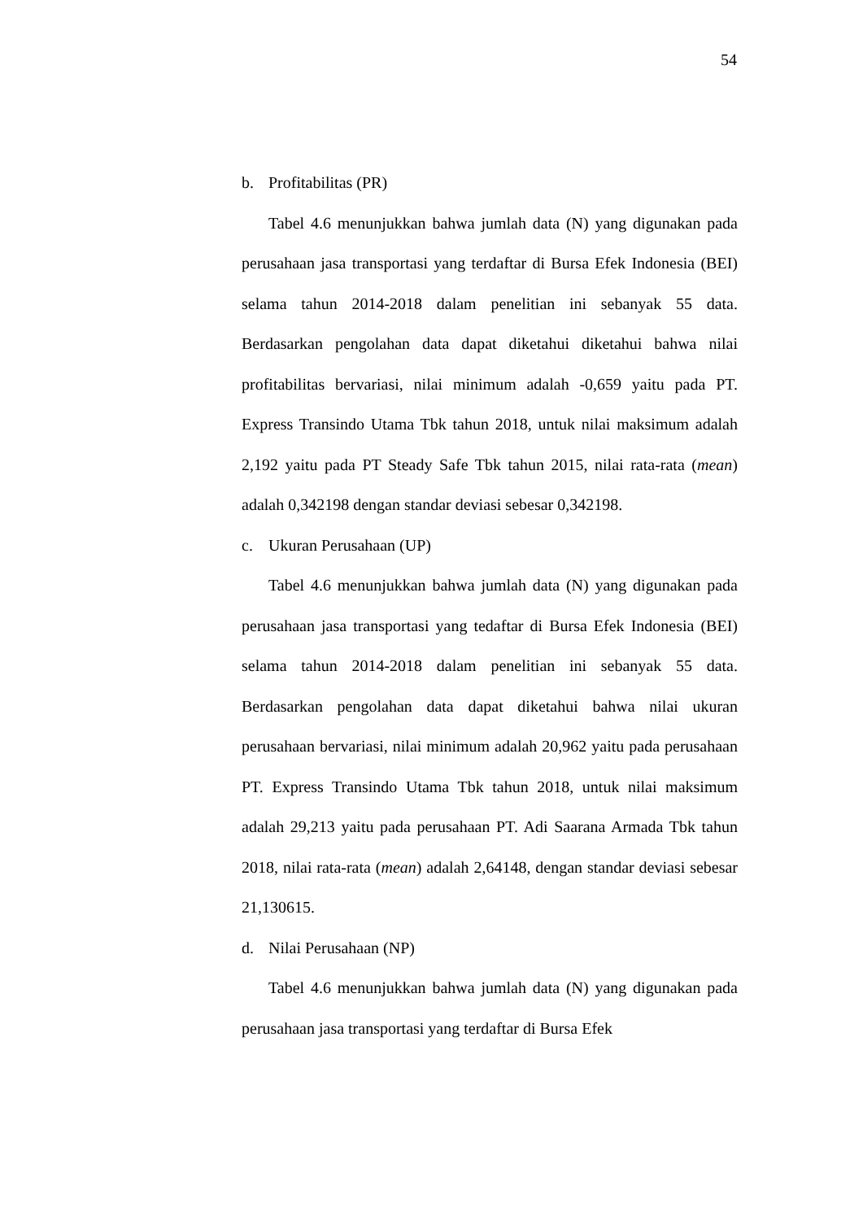54
b. Profitabilitas (PR)
Tabel 4.6 menunjukkan bahwa jumlah data (N) yang digunakan pada perusahaan jasa transportasi yang terdaftar di Bursa Efek Indonesia (BEI) selama tahun 2014-2018 dalam penelitian ini sebanyak 55 data. Berdasarkan pengolahan data dapat diketahui diketahui bahwa nilai profitabilitas bervariasi, nilai minimum adalah -0,659 yaitu pada PT. Express Transindo Utama Tbk tahun 2018, untuk nilai maksimum adalah 2,192 yaitu pada PT Steady Safe Tbk tahun 2015, nilai rata-rata (mean) adalah 0,342198 dengan standar deviasi sebesar 0,342198.
c. Ukuran Perusahaan (UP)
Tabel 4.6 menunjukkan bahwa jumlah data (N) yang digunakan pada perusahaan jasa transportasi yang tedaftar di Bursa Efek Indonesia (BEI) selama tahun 2014-2018 dalam penelitian ini sebanyak 55 data. Berdasarkan pengolahan data dapat diketahui bahwa nilai ukuran perusahaan bervariasi, nilai minimum adalah 20,962 yaitu pada perusahaan PT. Express Transindo Utama Tbk tahun 2018, untuk nilai maksimum adalah 29,213 yaitu pada perusahaan PT. Adi Saarana Armada Tbk tahun 2018, nilai rata-rata (mean) adalah 2,64148, dengan standar deviasi sebesar 21,130615.
d. Nilai Perusahaan (NP)
Tabel 4.6 menunjukkan bahwa jumlah data (N) yang digunakan pada perusahaan jasa transportasi yang terdaftar di Bursa Efek